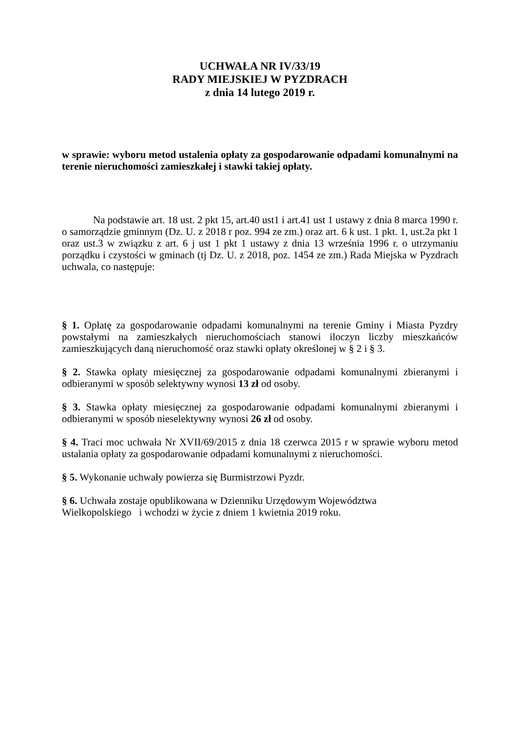UCHWAŁA NR IV/33/19
RADY MIEJSKIEJ W PYZDRACH
z dnia 14 lutego 2019 r.
w sprawie: wyboru metod ustalenia opłaty za gospodarowanie odpadami komunalnymi na terenie nieruchomości zamieszkałej i stawki takiej opłaty.
Na podstawie art. 18 ust. 2 pkt 15, art.40 ust1 i art.41 ust 1 ustawy z dnia 8 marca 1990 r. o samorządzie gminnym (Dz. U. z 2018 r poz. 994 ze zm.) oraz art. 6 k ust. 1 pkt. 1, ust.2a pkt 1 oraz ust.3 w związku z art. 6 j ust 1 pkt 1 ustawy z dnia 13 września 1996 r. o utrzymaniu porządku i czystości w gminach (tj Dz. U. z 2018, poz. 1454 ze zm.) Rada Miejska w Pyzdrach uchwala, co następuje:
§ 1. Opłatę za gospodarowanie odpadami komunalnymi na terenie Gminy i Miasta Pyzdry powstałymi na zamieszkałych nieruchomościach stanowi iloczyn liczby mieszkańców zamieszkujących daną nieruchomość oraz stawki opłaty określonej w § 2 i § 3.
§ 2. Stawka opłaty miesięcznej za gospodarowanie odpadami komunalnymi zbieranymi i odbieranymi w sposób selektywny wynosi 13 zł od osoby.
§ 3. Stawka opłaty miesięcznej za gospodarowanie odpadami komunalnymi zbieranymi i odbieranymi w sposób nieselektywny wynosi 26 zł od osoby.
§ 4. Traci moc uchwała Nr XVII/69/2015 z dnia 18 czerwca 2015 r w sprawie wyboru metod ustalania opłaty za gospodarowanie odpadami komunalnymi z nieruchomości.
§ 5. Wykonanie uchwały powierza się Burmistrzowi Pyzdr.
§ 6. Uchwała zostaje opublikowana w Dzienniku Urzędowym Województwa
Wielkopolskiego i wchodzi w życie z dniem 1 kwietnia 2019 roku.